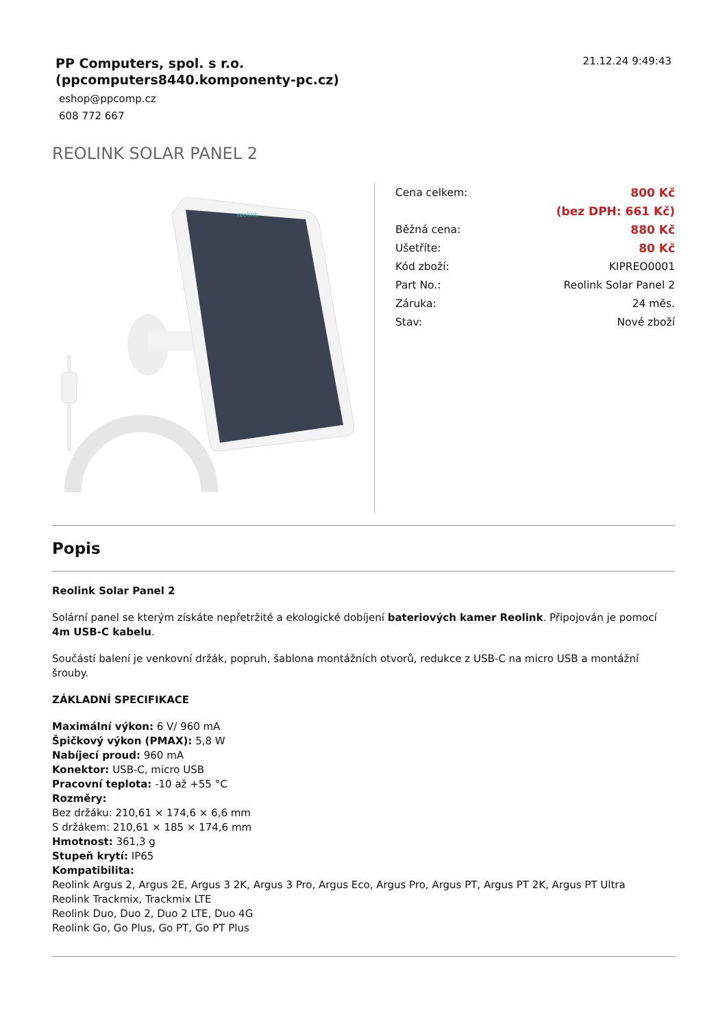PP Computers, spol. s r.o.
(ppcomputers8440.komponenty-pc.cz)
eshop@ppcomp.cz
608 772 667
21.12.24 9:49:43
REOLINK SOLAR PANEL 2
reolink
| Cena celkem: | 800 Kč |
| | (bez DPH: 661 Kč) |
| Běžná cena: | 880 Kč |
| Ušetříte: | 80 Kč |
| Kód zboží: | KIPREO0001 |
| Part No.: | Reolink Solar Panel 2 |
| Záruka: | 24 měs. |
| Stav: | Nové zboží |
Popis
Reolink Solar Panel 2
Solární panel se kterým získáte nepřetržité a ekologické dobíjení bateriových kamer Reolink. Připojován je pomocí 4m USB-C kabelu.
Součástí balení je venkovní držák, popruh, šablona montážních otvorů, redukce z USB-C na micro USB a montážní šrouby.
ZÁKLADNÍ SPECIFIKACE
Maximální výkon: 6 V/ 960 mA
Špičkový výkon (PMAX): 5,8 W
Nabíjecí proud: 960 mA
Konektor: USB-C, micro USB
Pracovní teplota: -10 až +55 °C
Rozměry:
Bez držáku: 210,61 × 174,6 × 6,6 mm
S držákem: 210,61 × 185 × 174,6 mm
Hmotnost: 361,3 g
Stupeň krytí: IP65
Kompatibilita:
Reolink Argus 2, Argus 2E, Argus 3 2K, Argus 3 Pro, Argus Eco, Argus Pro, Argus PT, Argus PT 2K, Argus PT Ultra
Reolink Trackmix, Trackmix LTE
Reolink Duo, Duo 2, Duo 2 LTE, Duo 4G
Reolink Go, Go Plus, Go PT, Go PT Plus